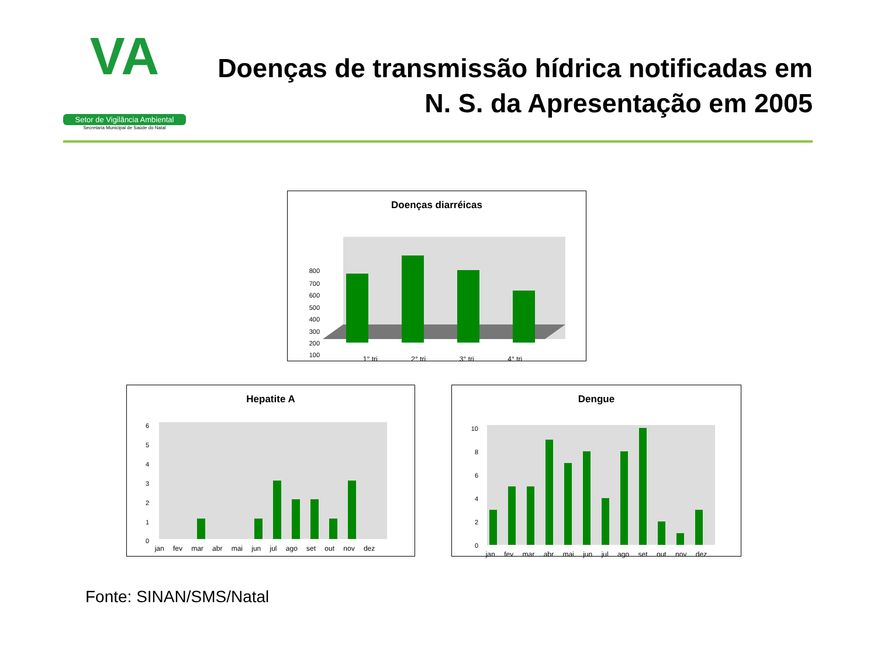VA
Setor de Vigilância Ambiental
Secretaria Municipal de Saúde do Natal
Doenças de transmissão hídrica notificadas em N. S. da Apresentação em 2005
Doenças diarréicas
800
700
600
500
400
300
200
100
1° tri 2° tri 3° tri 4° tri
Hepatite A
6
5
4
3
2
1
0
jan fev mar abr mai jun jul ago set out nov dez
Dengue
10
8
6
4
2
0
jan fev mar abr mai jun jul ago set out nov dez
Fonte: SINAN/SMS/Natal